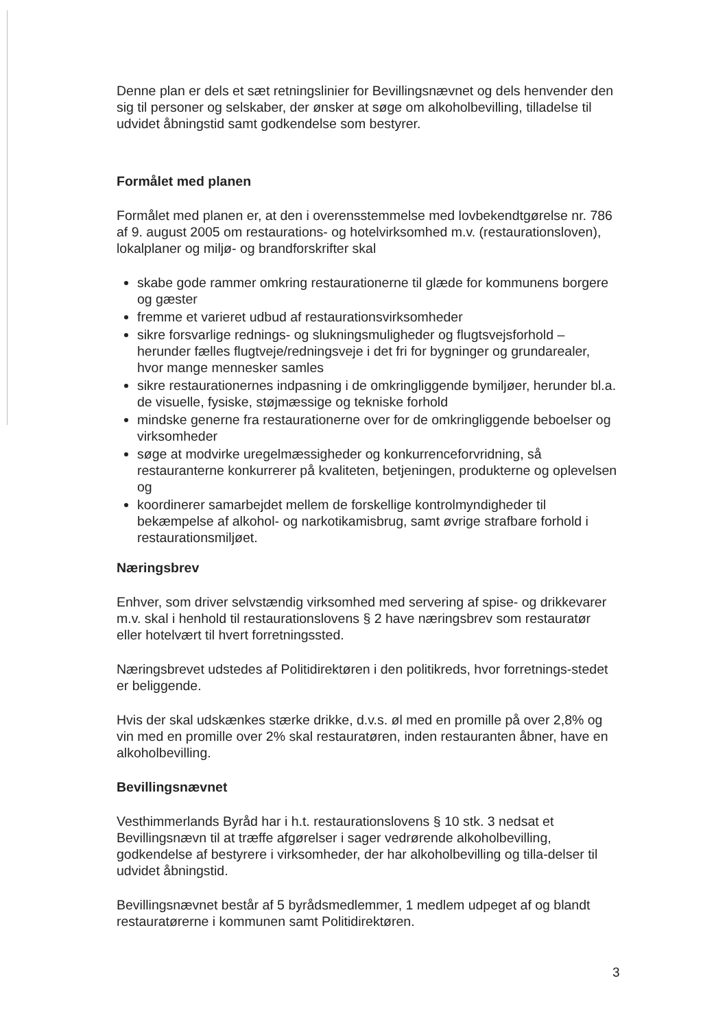Denne plan er dels et sæt retningslinier for Bevillingsnævnet og dels henvender den sig til personer og selskaber, der ønsker at søge om alkoholbevilling, tilladelse til udvidet åbningstid samt godkendelse som bestyrer.
Formålet med planen
Formålet med planen er, at den i overensstemmelse med lovbekendtgørelse nr. 786 af 9. august 2005 om restaurations- og hotelvirksomhed m.v. (restaurationsloven), lokalplaner og miljø- og brandforskrifter skal
skabe gode rammer omkring restaurationerne til glæde for kommunens borgere og gæster
fremme et varieret udbud af restaurationsvirksomheder
sikre forsvarlige rednings- og slukningsmuligheder og flugtsvejsforhold – herunder fælles flugtveje/redningsveje i det fri for bygninger og grundarealer, hvor mange mennesker samles
sikre restaurationernes indpasning i de omkringliggende bymiljøer, herunder bl.a. de visuelle, fysiske, støjmæssige og tekniske forhold
mindske generne fra restaurationerne over for de omkringliggende beboelser og virksomheder
søge at modvirke uregelmæssigheder og konkurrenceforvridning, så restauranterne konkurrerer på kvaliteten, betjeningen, produkterne og oplevelsen og
koordinerer samarbejdet mellem de forskellige kontrolmyndigheder til bekæmpelse af alkohol- og narkotikamisbrug, samt øvrige strafbare forhold i restaurationsmiljøet.
Næringsbrev
Enhver, som driver selvstændig virksomhed med servering af spise- og drikkevarer m.v. skal i henhold til restaurationslovens § 2 have næringsbrev som restauratør eller hotelvært til hvert forretningssted.
Næringsbrevet udstedes af Politidirektøren i den politikreds, hvor forretnings-stedet er beliggende.
Hvis der skal udskænkes stærke drikke, d.v.s. øl med en promille på over 2,8% og vin med en promille over 2% skal restauratøren, inden restauranten åbner, have en alkoholbevilling.
Bevillingsnævnet
Vesthimmerlands Byråd har i h.t. restaurationslovens § 10 stk. 3 nedsat et Bevillingsnævn til at træffe afgørelser i sager vedrørende alkoholbevilling, godkendelse af bestyrere i virksomheder, der har alkoholbevilling og tilla-delser til udvidet åbningstid.
Bevillingsnævnet består af 5 byrådsmedlemmer, 1 medlem udpeget af og blandt restauratørerne i kommunen samt Politidirektøren.
3